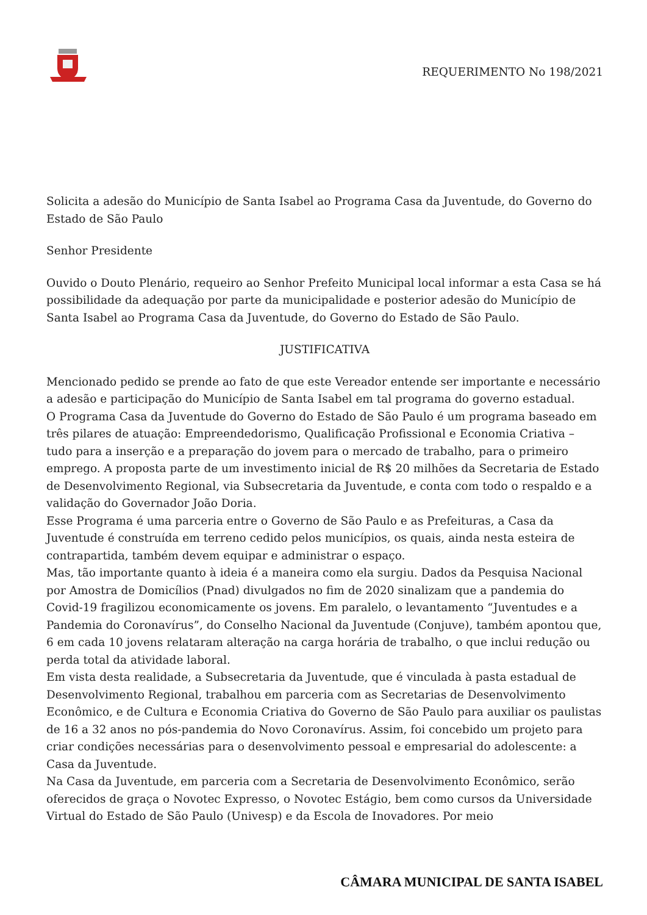REQUERIMENTO No 198/2021
Solicita a adesão do Município de Santa Isabel ao Programa Casa da Juventude, do Governo do Estado de São Paulo
Senhor Presidente
Ouvido o Douto Plenário, requeiro ao Senhor Prefeito Municipal local informar a esta Casa se há possibilidade da adequação por parte da municipalidade e posterior adesão do Município de Santa Isabel ao Programa Casa da Juventude, do Governo do Estado de São Paulo.
JUSTIFICATIVA
Mencionado pedido se prende ao fato de que este Vereador entende ser importante e necessário a adesão e participação do Município de Santa Isabel em tal programa do governo estadual.
O Programa Casa da Juventude do Governo do Estado de São Paulo é um programa baseado em três pilares de atuação: Empreendedorismo, Qualificação Profissional e Economia Criativa – tudo para a inserção e a preparação do jovem para o mercado de trabalho, para o primeiro emprego. A proposta parte de um investimento inicial de R$ 20 milhões da Secretaria de Estado de Desenvolvimento Regional, via Subsecretaria da Juventude, e conta com todo o respaldo e a validação do Governador João Doria.
Esse Programa é uma parceria entre o Governo de São Paulo e as Prefeituras, a Casa da Juventude é construída em terreno cedido pelos municípios, os quais, ainda nesta esteira de contrapartida, também devem equipar e administrar o espaço.
Mas, tão importante quanto à ideia é a maneira como ela surgiu. Dados da Pesquisa Nacional por Amostra de Domicílios (Pnad) divulgados no fim de 2020 sinalizam que a pandemia do Covid-19 fragilizou economicamente os jovens. Em paralelo, o levantamento “Juventudes e a Pandemia do Coronavírus”, do Conselho Nacional da Juventude (Conjuve), também apontou que, 6 em cada 10 jovens relataram alteração na carga horária de trabalho, o que inclui redução ou perda total da atividade laboral.
Em vista desta realidade, a Subsecretaria da Juventude, que é vinculada à pasta estadual de Desenvolvimento Regional, trabalhou em parceria com as Secretarias de Desenvolvimento Econômico, e de Cultura e Economia Criativa do Governo de São Paulo para auxiliar os paulistas de 16 a 32 anos no pós-pandemia do Novo Coronavírus. Assim, foi concebido um projeto para criar condições necessárias para o desenvolvimento pessoal e empresarial do adolescente: a Casa da Juventude.
Na Casa da Juventude, em parceria com a Secretaria de Desenvolvimento Econômico, serão oferecidos de graça o Novotec Expresso, o Novotec Estágio, bem como cursos da Universidade Virtual do Estado de São Paulo (Univesp) e da Escola de Inovadores. Por meio
CÂMARA MUNICIPAL DE SANTA ISABEL